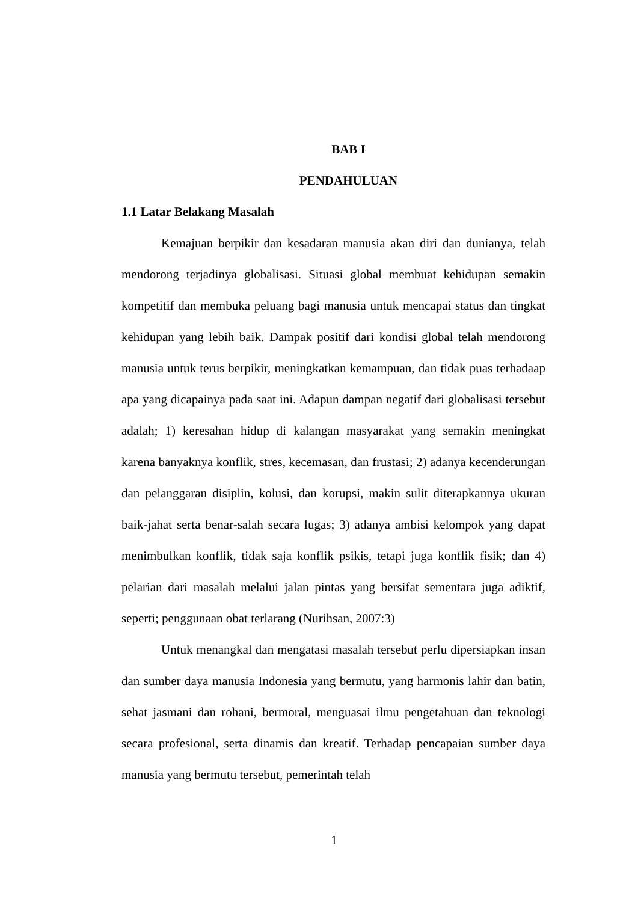BAB I
PENDAHULUAN
1.1 Latar Belakang Masalah
Kemajuan berpikir dan kesadaran manusia akan diri dan dunianya, telah mendorong terjadinya globalisasi. Situasi global membuat kehidupan semakin kompetitif dan membuka peluang bagi manusia untuk mencapai status dan tingkat kehidupan yang lebih baik. Dampak positif dari kondisi global telah mendorong manusia untuk terus berpikir, meningkatkan kemampuan, dan tidak puas terhadaap apa yang dicapainya pada saat ini. Adapun dampan negatif dari globalisasi tersebut adalah; 1) keresahan hidup di kalangan masyarakat yang semakin meningkat karena banyaknya konflik, stres, kecemasan, dan frustasi; 2) adanya kecenderungan dan pelanggaran disiplin, kolusi, dan korupsi, makin sulit diterapkannya ukuran baik-jahat serta benar-salah secara lugas; 3) adanya ambisi kelompok yang dapat menimbulkan konflik, tidak saja konflik psikis, tetapi juga konflik fisik; dan 4) pelarian dari masalah melalui jalan pintas yang bersifat sementara juga adiktif, seperti; penggunaan obat terlarang (Nurihsan, 2007:3)
Untuk menangkal dan mengatasi masalah tersebut perlu dipersiapkan insan dan sumber daya manusia Indonesia yang bermutu, yang harmonis lahir dan batin, sehat jasmani dan rohani, bermoral, menguasai ilmu pengetahuan dan teknologi secara profesional, serta dinamis dan kreatif. Terhadap pencapaian sumber daya manusia yang bermutu tersebut, pemerintah telah
1